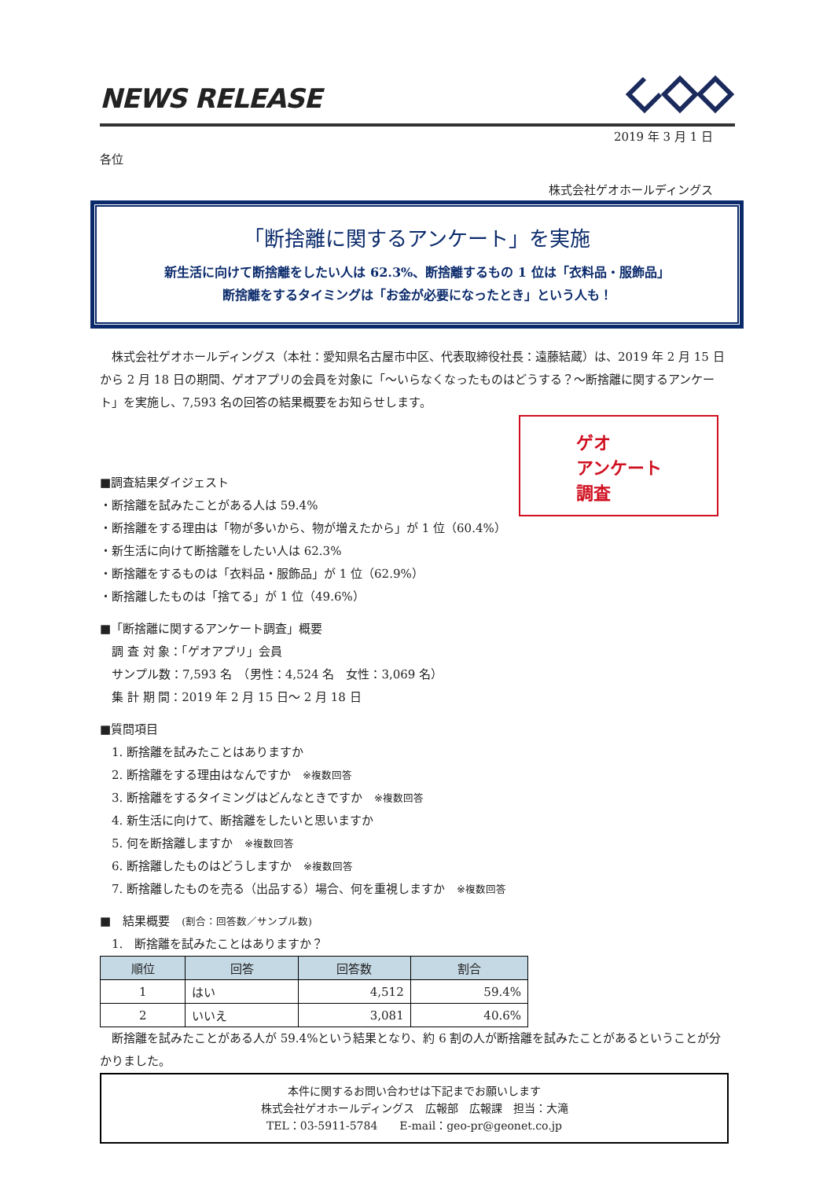NEWS RELEASE
2019 年 3 月 1 日
各位
株式会社ゲオホールディングス
「断捨離に関するアンケート」を実施
新生活に向けて断捨離をしたい人は 62.3%、断捨離するもの 1 位は「衣料品・服飾品」
断捨離をするタイミングは「お金が必要になったとき」という人も！
　株式会社ゲオホールディングス（本社：愛知県名古屋市中区、代表取締役社長：遠藤結蔵）は、2019 年 2 月 15 日から 2 月 18 日の期間、ゲオアプリの会員を対象に「～いらなくなったものはどうする？～断捨離に関するアンケート」を実施し、7,593 名の回答の結果概要をお知らせします。
ゲオ
アンケート
調査
■調査結果ダイジェスト
・断捨離を試みたことがある人は 59.4%
・断捨離をする理由は「物が多いから、物が増えたから」が 1 位（60.4%）
・新生活に向けて断捨離をしたい人は 62.3%
・断捨離をするものは「衣料品・服飾品」が 1 位（62.9%）
・断捨離したものは「捨てる」が 1 位（49.6%）
■「断捨離に関するアンケート調査」概要
　調 査 対 象：「ゲオアプリ」会員
　サンプル数：7,593 名　（男性：4,524 名　女性：3,069 名）
　集 計 期 間：2019 年 2 月 15 日～ 2 月 18 日
■質問項目
　1. 断捨離を試みたことはありますか
　2. 断捨離をする理由はなんですか　※複数回答
　3. 断捨離をするタイミングはどんなときですか　※複数回答
　4. 新生活に向けて、断捨離をしたいと思いますか
　5. 何を断捨離しますか　※複数回答
　6. 断捨離したものはどうしますか　※複数回答
　7. 断捨離したものを売る（出品する）場合、何を重視しますか　※複数回答
■　結果概要　(割合：回答数／サンプル数)
　1.　断捨離を試みたことはありますか？
| 順位 | 回答 | 回答数 | 割合 |
| --- | --- | --- | --- |
| 1 | はい | 4,512 | 59.4% |
| 2 | いいえ | 3,081 | 40.6% |
　断捨離を試みたことがある人が 59.4%という結果となり、約 6 割の人が断捨離を試みたことがあるということが分かりました。
本件に関するお問い合わせは下記までお願いします
株式会社ゲオホールディングス　広報部　広報課　担当：大滝
TEL：03-5911-5784　　E-mail：geo-pr@geonet.co.jp